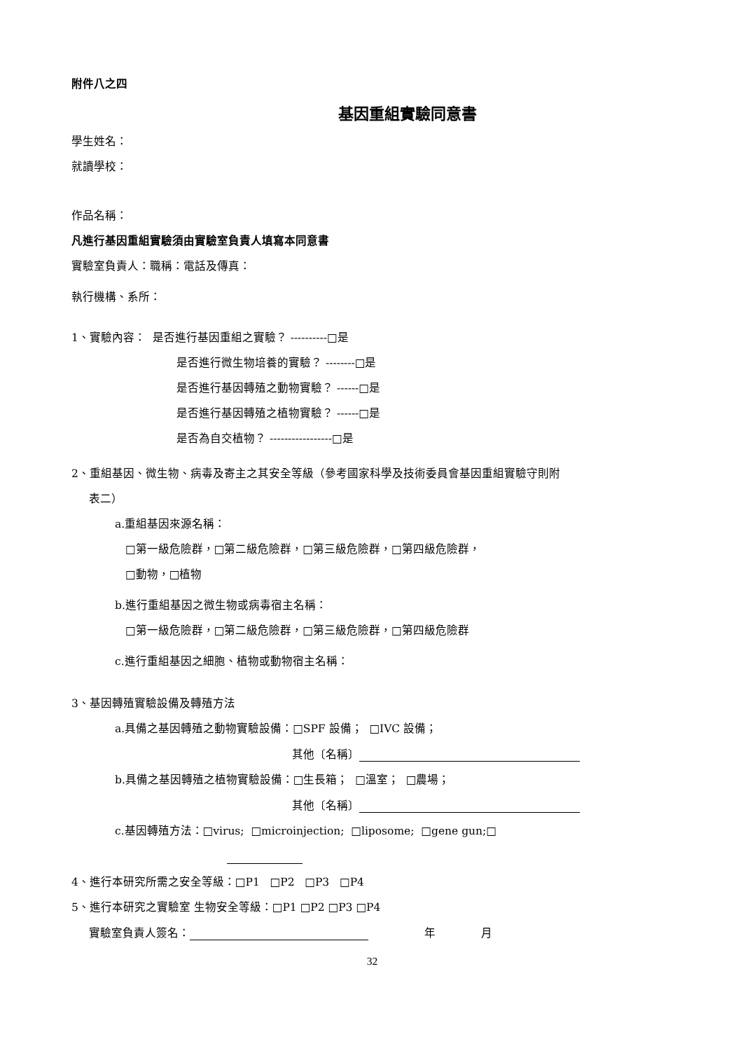附件八之四
基因重組實驗同意書
學生姓名：
就讀學校：
作品名稱：
凡進行基因重組實驗須由實驗室負責人填寫本同意書
實驗室負責人：職稱：電話及傳真：
執行機構、系所：
1、實驗內容： 是否進行基因重組之實驗？ ----------□是
是否進行微生物培養的實驗？ --------□是
是否進行基因轉殖之動物實驗？ ------□是
是否進行基因轉殖之植物實驗？ ------□是
是否為自交植物？ -----------------□是
2、重組基因、微生物、病毒及寄主之其安全等級（參考國家科學及技術委員會基因重組實驗守則附
表二）
a.重組基因來源名稱：
□第一級危險群，□第二級危險群，□第三級危險群，□第四級危險群，
□動物，□植物
b.進行重組基因之微生物或病毒宿主名稱：
□第一級危險群，□第二級危險群，□第三級危險群，□第四級危險群
c.進行重組基因之細胞、植物或動物宿主名稱：
3、基因轉殖實驗設備及轉殖方法
a.具備之基因轉殖之動物實驗設備：□SPF 設備； □IVC 設備；
其他〔名稱〕
b.具備之基因轉殖之植物實驗設備：□生長箱； □溫室； □農場；
其他〔名稱〕
c.基因轉殖方法：□virus; □microinjection; □liposome; □gene gun;□
4、進行本研究所需之安全等級：□P1 □P2 □P3 □P4
5、進行本研究之實驗室 生物安全等級：□P1 □P2 □P3 □P4
實驗室負責人簽名： 年 月
32